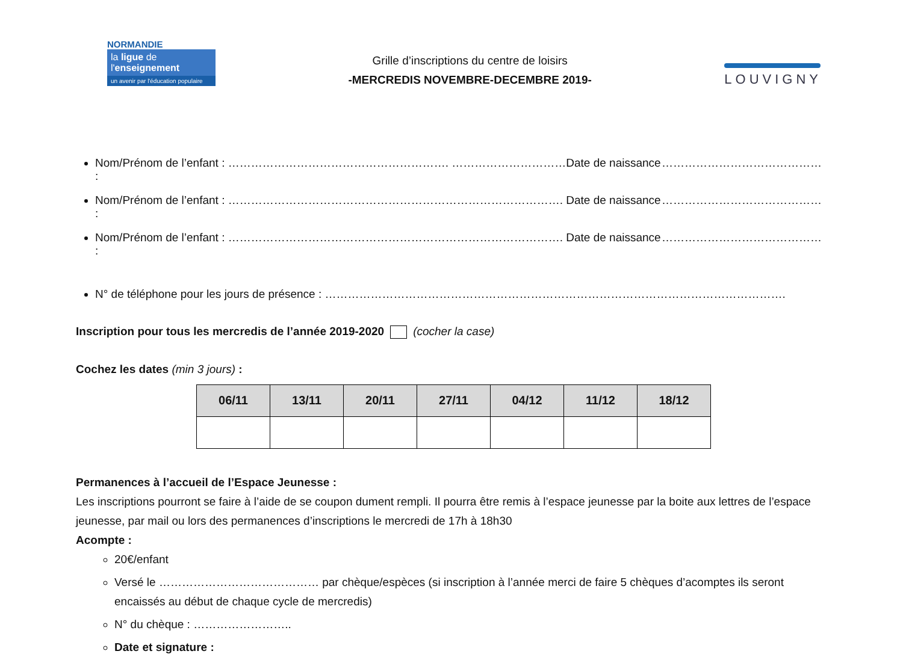NORMANDIE
la ligue de
l'enseignement
un avenir par l'éducation populaire
Grille d’inscriptions du centre de loisirs
-MERCREDIS NOVEMBRE-DECEMBRE 2019-
LOUVIGNY
Nom/Prénom de l’enfant : …………………………………………………. …………………………Date de naissance : ……………………………………
Nom/Prénom de l’enfant : ……………………………………………………………………………. Date de naissance : ……………………………………
Nom/Prénom de l’enfant : ……………………………………………………………………………. Date de naissance : ……………………………………
N° de téléphone pour les jours de présence : ………………………………………………………………………………………………………….
Inscription pour tous les mercredis de l’année 2019-2020 (cocher la case)
Cochez les dates (min 3 jours) :
| 06/11 | 13/11 | 20/11 | 27/11 | 04/12 | 11/12 | 18/12 |
| --- | --- | --- | --- | --- | --- | --- |
Permanences à l’accueil de l’Espace Jeunesse :
Les inscriptions pourront se faire à l’aide de se coupon dument rempli. Il pourra être remis à l’espace jeunesse par la boite aux lettres de l’espace jeunesse, par mail ou lors des permanences d’inscriptions le mercredi de 17h à 18h30
Acompte :
20€/enfant
Versé le …………………………………… par chèque/espèces (si inscription à l’année merci de faire 5 chèques d’acomptes ils seront encaissés au début de chaque cycle de mercredis)
N° du chèque : ……………………..
Date et signature :